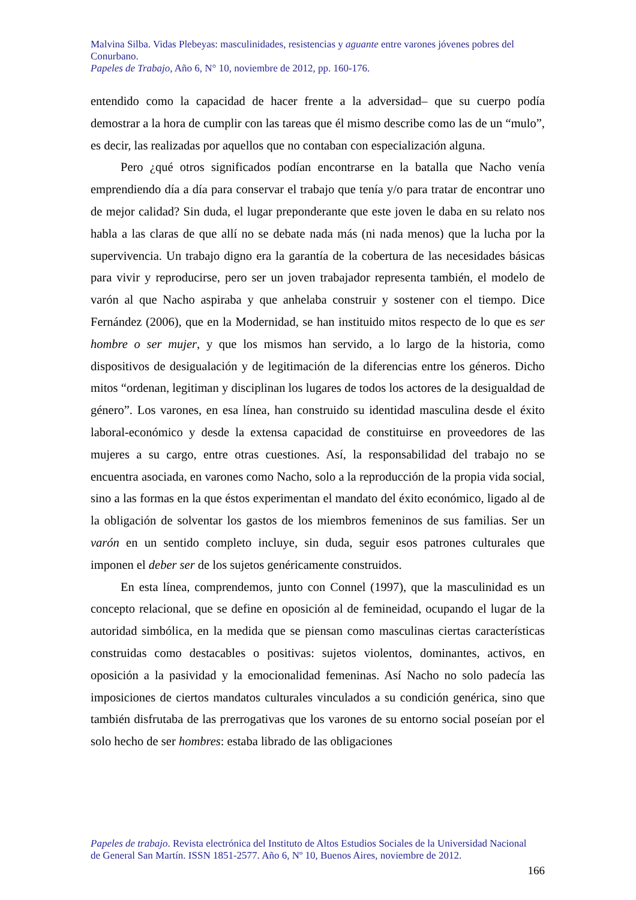Malvina Silba. Vidas Plebeyas: masculinidades, resistencias y aguante entre varones jóvenes pobres del Conurbano.
Papeles de Trabajo, Año 6, N° 10, noviembre de 2012, pp. 160-176.
entendido como la capacidad de hacer frente a la adversidad– que su cuerpo podía demostrar a la hora de cumplir con las tareas que él mismo describe como las de un “mulo”, es decir, las realizadas por aquellos que no contaban con especialización alguna.
Pero ¿qué otros significados podían encontrarse en la batalla que Nacho venía emprendiendo día a día para conservar el trabajo que tenía y/o para tratar de encontrar uno de mejor calidad? Sin duda, el lugar preponderante que este joven le daba en su relato nos habla a las claras de que allí no se debate nada más (ni nada menos) que la lucha por la supervivencia. Un trabajo digno era la garantía de la cobertura de las necesidades básicas para vivir y reproducirse, pero ser un joven trabajador representa también, el modelo de varón al que Nacho aspiraba y que anhelaba construir y sostener con el tiempo. Dice Fernández (2006), que en la Modernidad, se han instituido mitos respecto de lo que es ser hombre o ser mujer, y que los mismos han servido, a lo largo de la historia, como dispositivos de desigualación y de legitimación de la diferencias entre los géneros. Dicho mitos “ordenan, legitiman y disciplinan los lugares de todos los actores de la desigualdad de género”. Los varones, en esa línea, han construido su identidad masculina desde el éxito laboral-económico y desde la extensa capacidad de constituirse en proveedores de las mujeres a su cargo, entre otras cuestiones. Así, la responsabilidad del trabajo no se encuentra asociada, en varones como Nacho, solo a la reproducción de la propia vida social, sino a las formas en la que éstos experimentan el mandato del éxito económico, ligado al de la obligación de solventar los gastos de los miembros femeninos de sus familias. Ser un varón en un sentido completo incluye, sin duda, seguir esos patrones culturales que imponen el deber ser de los sujetos genéricamente construidos.
En esta línea, comprendemos, junto con Connel (1997), que la masculinidad es un concepto relacional, que se define en oposición al de femineidad, ocupando el lugar de la autoridad simbólica, en la medida que se piensan como masculinas ciertas características construidas como destacables o positivas: sujetos violentos, dominantes, activos, en oposición a la pasividad y la emocionalidad femeninas. Así Nacho no solo padecía las imposiciones de ciertos mandatos culturales vinculados a su condición genérica, sino que también disfrutaba de las prerrogativas que los varones de su entorno social poseían por el solo hecho de ser hombres: estaba librado de las obligaciones
Papeles de trabajo. Revista electrónica del Instituto de Altos Estudios Sociales de la Universidad Nacional de General San Martín. ISSN 1851-2577. Año 6, Nº 10, Buenos Aires, noviembre de 2012.
166